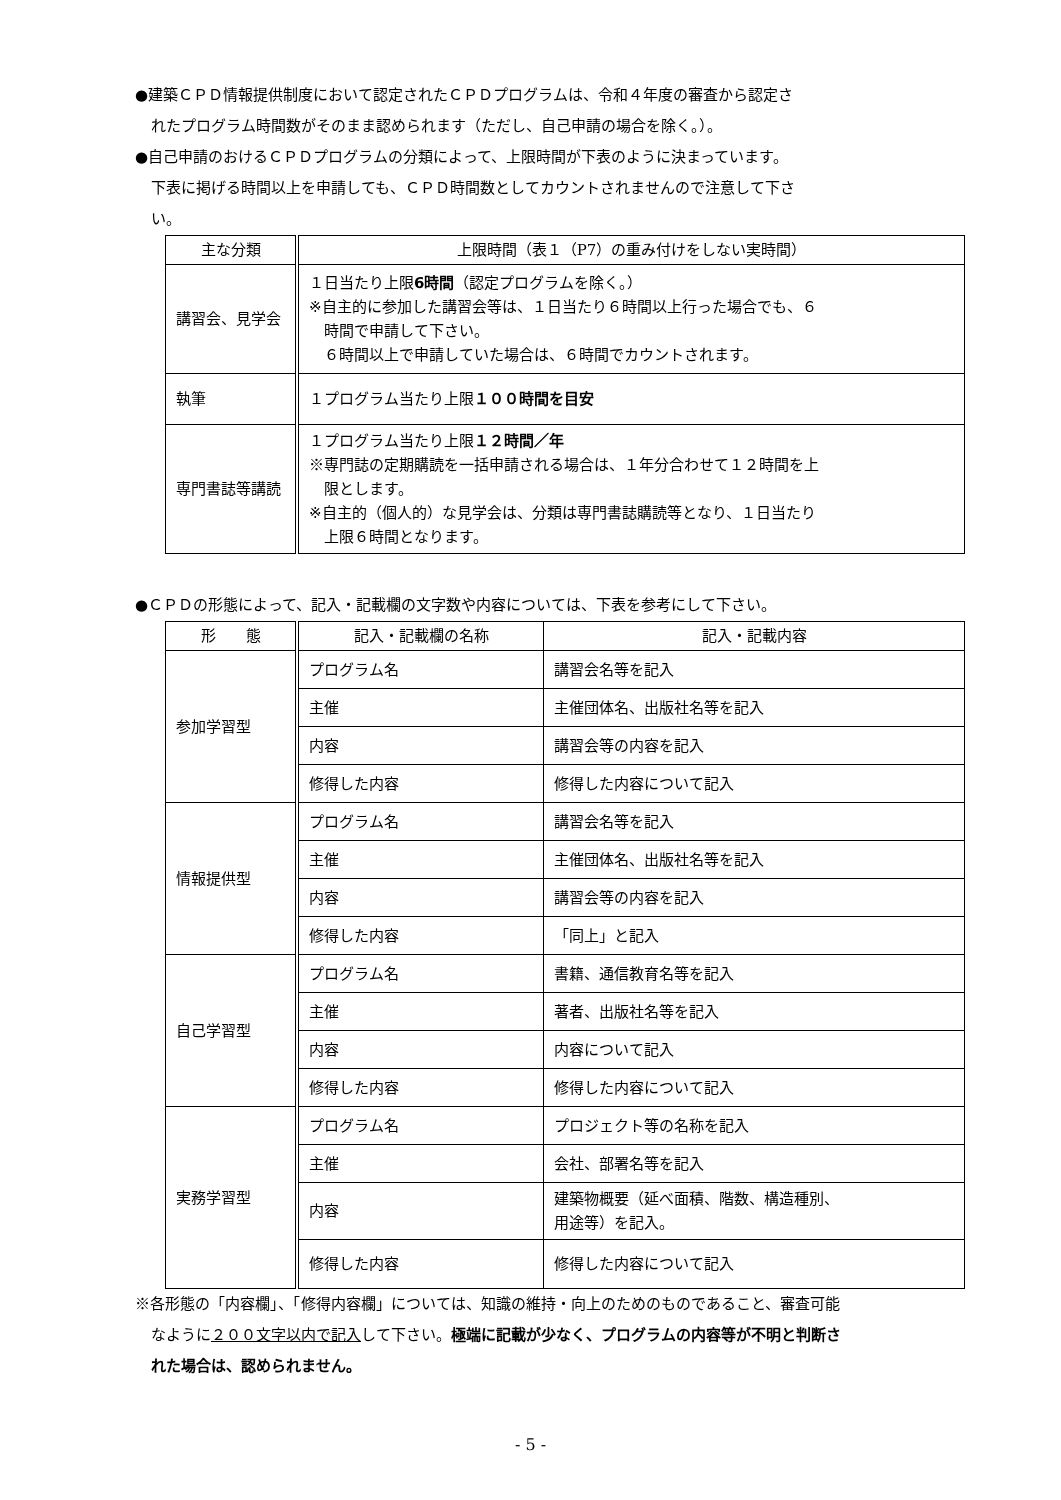●建築ＣＰＤ情報提供制度において認定されたＣＰＤプログラムは、令和４年度の審査から認定さ
れたプログラム時間数がそのまま認められます（ただし、自己申請の場合を除く。）。
●自己申請のおけるＣＰＤプログラムの分類によって、上限時間が下表のように決まっています。
下表に掲げる時間以上を申請しても、ＣＰＤ時間数としてカウントされませんので注意して下さ
い。
| 主な分類 | 上限時間（表１（P7）の重み付けをしない実時間） |
| --- | --- |
| 講習会、見学会 | １日当たり上限 6時間 （認定プログラムを除く。） ※自主的に参加した講習会等は、１日当たり６時間以上行った場合でも、６ 時間で申請して下さい。 ６時間以上で申請していた場合は、６時間でカウントされます。 |
| 執筆 | １プログラム当たり上限 １００時間を目安 |
| 専門書誌等講読 | １プログラム当たり上限 １２時間／年 ※専門誌の定期購読を一括申請される場合は、１年分合わせて１２時間を上 限とします。 ※自主的（個人的）な見学会は、分類は専門書誌購読等となり、１日当たり 上限６時間となります。 |
●ＣＰＤの形態によって、記入・記載欄の文字数や内容については、下表を参考にして下さい。
| 形 態 | 記入・記載欄の名称 | 記入・記載内容 |
| --- | --- | --- |
| 参加学習型 | プログラム名 | 講習会名等を記入 |
| | 主催 | 主催団体名、出版社名等を記入 |
| | 内容 | 講習会等の内容を記入 |
| | 修得した内容 | 修得した内容について記入 |
| 情報提供型 | プログラム名 | 講習会名等を記入 |
| | 主催 | 主催団体名、出版社名等を記入 |
| | 内容 | 講習会等の内容を記入 |
| | 修得した内容 | 「同上」と記入 |
| 自己学習型 | プログラム名 | 書籍、通信教育名等を記入 |
| | 主催 | 著者、出版社名等を記入 |
| | 内容 | 内容について記入 |
| | 修得した内容 | 修得した内容について記入 |
| 実務学習型 | プログラム名 | プロジェクト等の名称を記入 |
| | 主催 | 会社、部署名等を記入 |
| | 内容 | 建築物概要（延べ面積、階数、構造種別、 用途等）を記入。 |
| | 修得した内容 | 修得した内容について記入 |
※各形態の「内容欄」、「修得内容欄」については、知識の維持・向上のためのものであること、審査可能
なように２００文字以内で記入して下さい。極端に記載が少なく、プログラムの内容等が不明と判断さ
れた場合は、認められません。
- 5 -